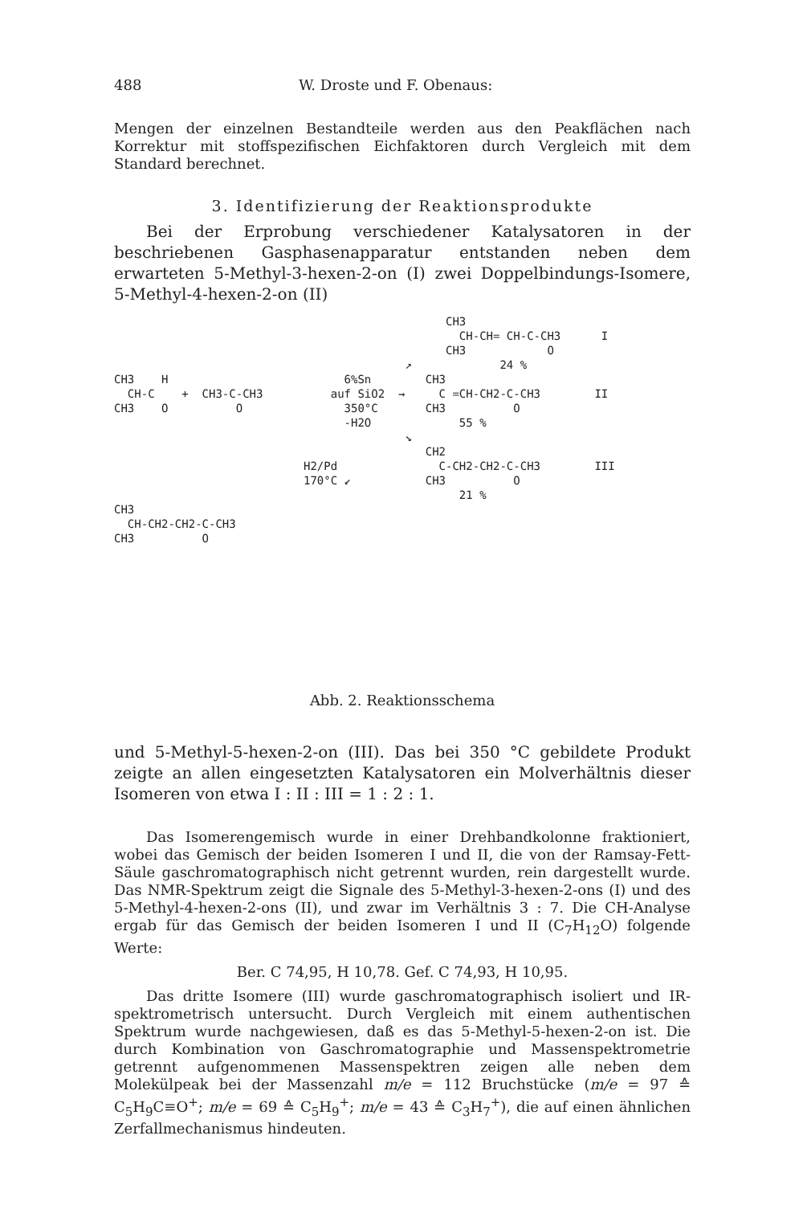488 W. Droste und F. Obenaus:
Mengen der einzelnen Bestandteile werden aus den Peakflächen nach Korrektur mit stoffspezifischen Eichfaktoren durch Vergleich mit dem Standard berechnet.
3. Identifizierung der Reaktionsprodukte
Bei der Erprobung verschiedener Katalysatoren in der beschriebenen Gasphasenapparatur entstanden neben dem erwarteten 5-Methyl-3-hexen-2-on (I) zwei Doppelbindungs-Isomere, 5-Methyl-4-hexen-2-on (II)
                                                 CH3
                                                   CH-CH= CH-C-CH3      I
                                                 CH3            O
                                           ↗             24 %
CH3    H                          6%Sn        CH3
  CH-C    +  CH3-C-CH3          auf SiO2  →     C =CH-CH2-C-CH3        II
CH3    O          O               350°C       CH3          O
                                  -H2O             55 %
                                           ↘
                                              CH2
                            H2/Pd               C-CH2-CH2-C-CH3        III
                            170°C ↙           CH3          O
                                                   21 %
CH3
  CH-CH2-CH2-C-CH3
CH3          O
Abb. 2. Reaktionsschema
und 5-Methyl-5-hexen-2-on (III). Das bei 350 °C gebildete Produkt zeigte an allen eingesetzten Katalysatoren ein Molverhältnis dieser Isomeren von etwa I : II : III = 1 : 2 : 1.
Das Isomerengemisch wurde in einer Drehbandkolonne fraktioniert, wobei das Gemisch der beiden Isomeren I und II, die von der Ramsay-Fett-Säule gaschromatographisch nicht getrennt wurden, rein dargestellt wurde. Das NMR-Spektrum zeigt die Signale des 5-Methyl-3-hexen-2-ons (I) und des 5-Methyl-4-hexen-2-ons (II), und zwar im Verhältnis 3 : 7. Die CH-Analyse ergab für das Gemisch der beiden Isomeren I und II (C<sub>7</sub>H<sub>12</sub>O) folgende Werte:
Ber. C 74,95, H 10,78. Gef. C 74,93, H 10,95.
Das dritte Isomere (III) wurde gaschromatographisch isoliert und IR-spektrometrisch untersucht. Durch Vergleich mit einem authentischen Spektrum wurde nachgewiesen, daß es das 5-Methyl-5-hexen-2-on ist. Die durch Kombination von Gaschromatographie und Massenspektrometrie getrennt aufgenommenen Massenspektren zeigen alle neben dem Molekülpeak bei der Massenzahl m/e = 112 Bruchstücke (m/e = 97 ≙ C<sub>5</sub>H<sub>9</sub>C≡O<sup>+</sup>; m/e = 69 ≙ C<sub>5</sub>H<sub>9</sub><sup>+</sup>; m/e = 43 ≙ C<sub>3</sub>H<sub>7</sub><sup>+</sup>), die auf einen ähnlichen Zerfallmechanismus hindeuten.